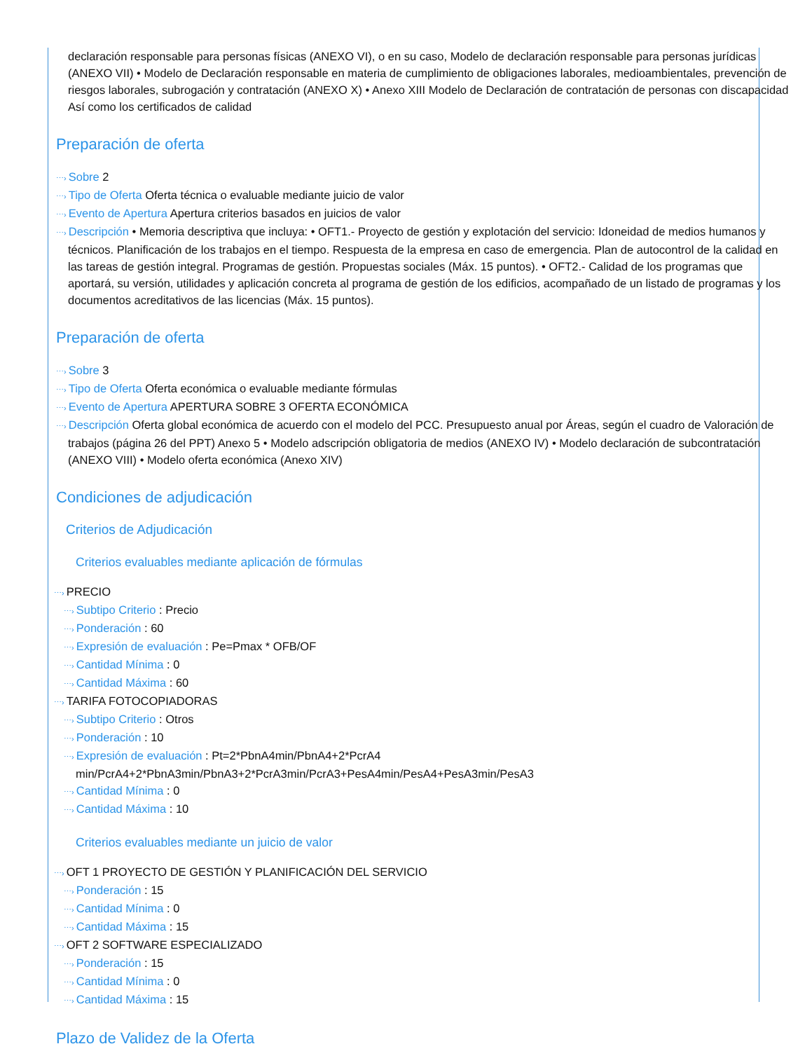declaración responsable para personas físicas (ANEXO VI), o en su caso, Modelo de declaración responsable para personas jurídicas (ANEXO VII) • Modelo de Declaración responsable en materia de cumplimiento de obligaciones laborales, medioambientales, prevención de riesgos laborales, subrogación y contratación (ANEXO X) • Anexo XIII Modelo de Declaración de contratación de personas con discapacidad Así como los certificados de calidad
Preparación de oferta
⋯› Sobre 2
⋯› Tipo de Oferta Oferta técnica o evaluable mediante juicio de valor
⋯› Evento de Apertura Apertura criterios basados en juicios de valor
⋯› Descripción • Memoria descriptiva que incluya: • OFT1.- Proyecto de gestión y explotación del servicio: Idoneidad de medios humanos y técnicos. Planificación de los trabajos en el tiempo. Respuesta de la empresa en caso de emergencia. Plan de autocontrol de la calidad en las tareas de gestión integral. Programas de gestión. Propuestas sociales (Máx. 15 puntos). • OFT2.- Calidad de los programas que aportará, su versión, utilidades y aplicación concreta al programa de gestión de los edificios, acompañado de un listado de programas y los documentos acreditativos de las licencias (Máx. 15 puntos).
Preparación de oferta
⋯› Sobre 3
⋯› Tipo de Oferta Oferta económica o evaluable mediante fórmulas
⋯› Evento de Apertura APERTURA SOBRE 3 OFERTA ECONÓMICA
⋯› Descripción Oferta global económica de acuerdo con el modelo del PCC. Presupuesto anual por Áreas, según el cuadro de Valoración de trabajos (página 26 del PPT) Anexo 5 • Modelo adscripción obligatoria de medios (ANEXO IV) • Modelo declaración de subcontratación (ANEXO VIII) • Modelo oferta económica (Anexo XIV)
Condiciones de adjudicación
Criterios de Adjudicación
Criterios evaluables mediante aplicación de fórmulas
⋯› PRECIO
⋯› Subtipo Criterio : Precio
⋯› Ponderación : 60
⋯› Expresión de evaluación : Pe=Pmax * OFB/OF
⋯› Cantidad Mínima : 0
⋯› Cantidad Máxima : 60
⋯› TARIFA FOTOCOPIADORAS
⋯› Subtipo Criterio : Otros
⋯› Ponderación : 10
⋯› Expresión de evaluación : Pt=2*PbnA4min/PbnA4+2*PcrA4 min/PcrA4+2*PbnA3min/PbnA3+2*PcrA3min/PcrA3+PesA4min/PesA4+PesA3min/PesA3
⋯› Cantidad Mínima : 0
⋯› Cantidad Máxima : 10
Criterios evaluables mediante un juicio de valor
⋯› OFT 1 PROYECTO DE GESTIÓN Y PLANIFICACIÓN DEL SERVICIO
⋯› Ponderación : 15
⋯› Cantidad Mínima : 0
⋯› Cantidad Máxima : 15
⋯› OFT 2 SOFTWARE ESPECIALIZADO
⋯› Ponderación : 15
⋯› Cantidad Mínima : 0
⋯› Cantidad Máxima : 15
Plazo de Validez de la Oferta